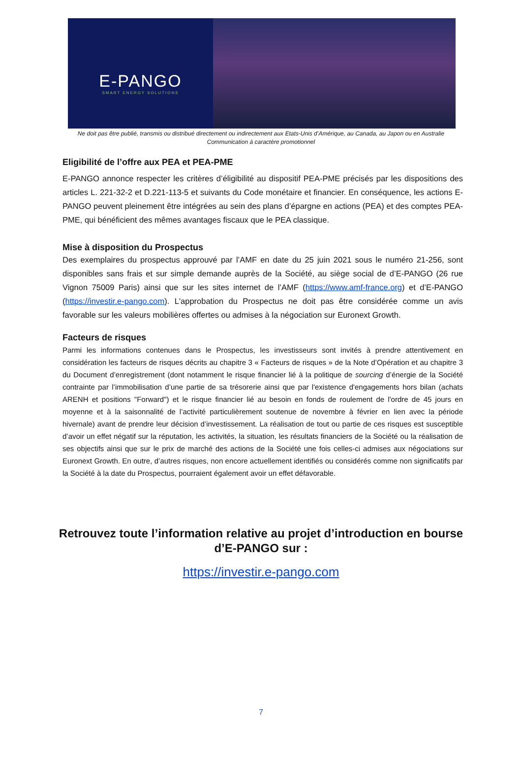E-PANGO
SMART ENERGY SOLUTIONS
Ne doit pas être publié, transmis ou distribué directement ou indirectement aux Etats-Unis d’Amérique, au Canada, au Japon ou en Australie
Communication à caractère promotionnel
Eligibilité de l’offre aux PEA et PEA-PME
E-PANGO annonce respecter les critères d’éligibilité au dispositif PEA-PME précisés par les dispositions des articles L. 221-32-2 et D.221-113-5 et suivants du Code monétaire et financier. En conséquence, les actions E-PANGO peuvent pleinement être intégrées au sein des plans d’épargne en actions (PEA) et des comptes PEA-PME, qui bénéficient des mêmes avantages fiscaux que le PEA classique.
Mise à disposition du Prospectus
Des exemplaires du prospectus approuvé par l’AMF en date du 25 juin 2021 sous le numéro 21-256, sont disponibles sans frais et sur simple demande auprès de la Société, au siège social de d’E-PANGO (26 rue Vignon 75009 Paris) ainsi que sur les sites internet de l’AMF (https://www.amf-france.org) et d’E-PANGO (https://investir.e-pango.com). L'approbation du Prospectus ne doit pas être considérée comme un avis favorable sur les valeurs mobilières offertes ou admises à la négociation sur Euronext Growth.
Facteurs de risques
Parmi les informations contenues dans le Prospectus, les investisseurs sont invités à prendre attentivement en considération les facteurs de risques décrits au chapitre 3 « Facteurs de risques » de la Note d’Opération et au chapitre 3 du Document d’enregistrement (dont notamment le risque financier lié à la politique de sourcing d’énergie de la Société contrainte par l’immobilisation d’une partie de sa trésorerie ainsi que par l'existence d'engagements hors bilan (achats ARENH et positions "Forward") et le risque financier lié au besoin en fonds de roulement de l'ordre de 45 jours en moyenne et à la saisonnalité de l’activité particulièrement soutenue de novembre à février en lien avec la période hivernale) avant de prendre leur décision d’investissement. La réalisation de tout ou partie de ces risques est susceptible d’avoir un effet négatif sur la réputation, les activités, la situation, les résultats financiers de la Société ou la réalisation de ses objectifs ainsi que sur le prix de marché des actions de la Société une fois celles-ci admises aux négociations sur Euronext Growth. En outre, d’autres risques, non encore actuellement identifiés ou considérés comme non significatifs par la Société à la date du Prospectus, pourraient également avoir un effet défavorable.
Retrouvez toute l’information relative au projet d’introduction en bourse d’E-PANGO sur :
https://investir.e-pango.com
7